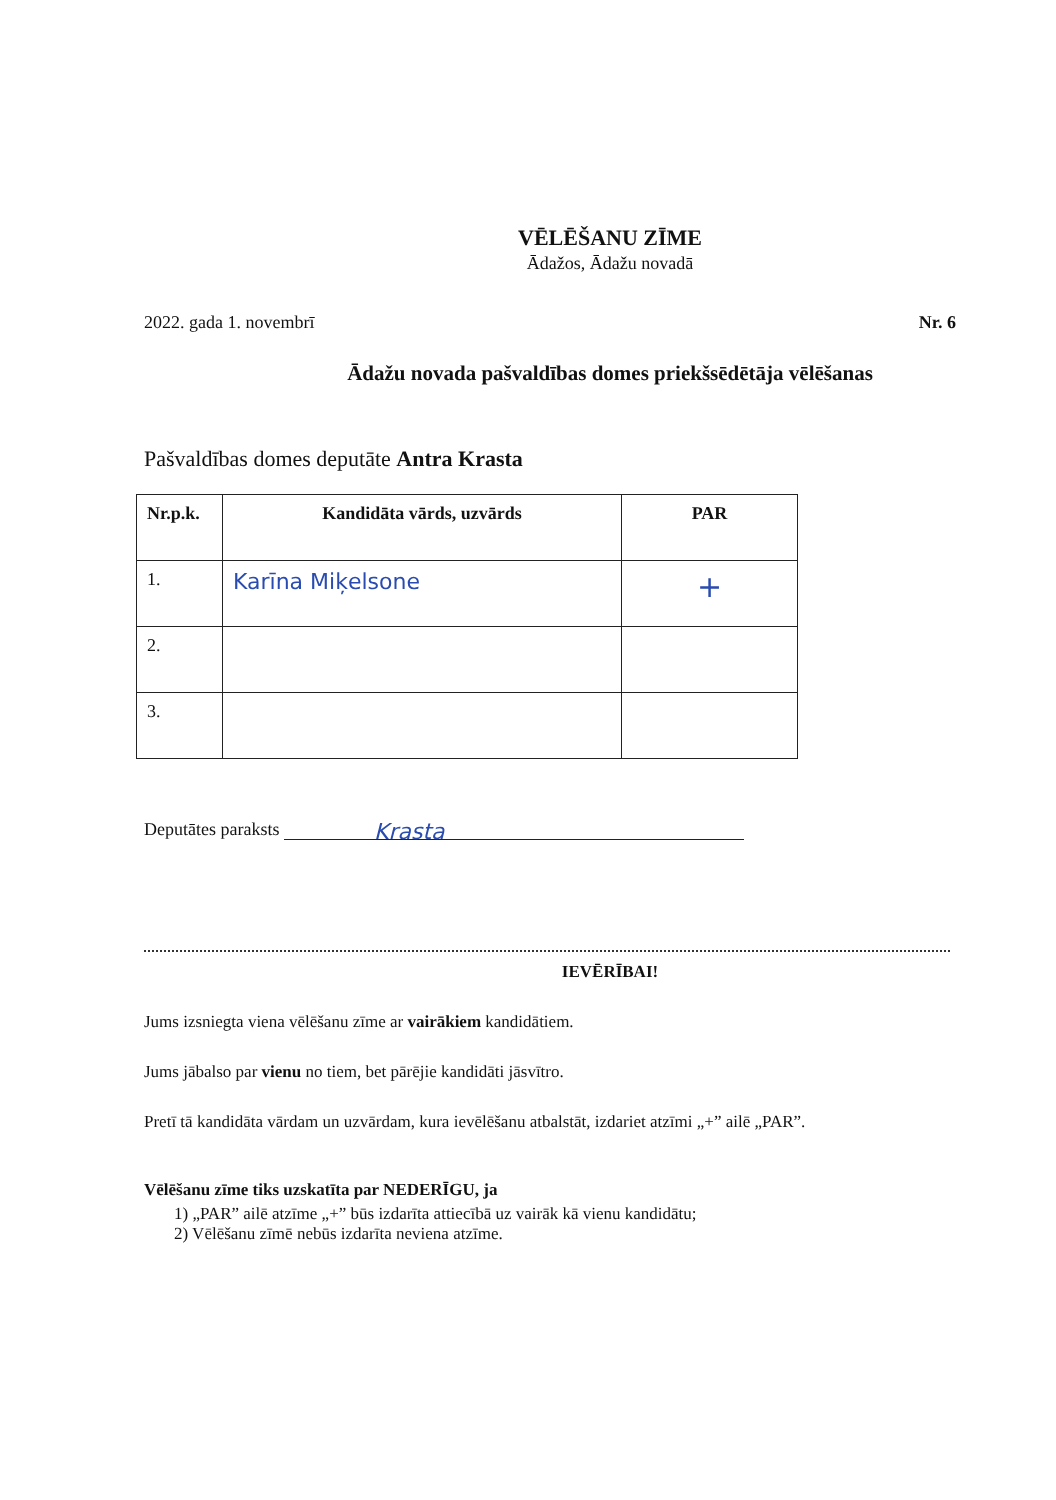VĒLĒŠANU ZĪME
Ādažos, Ādažu novadā
2022. gada 1. novembrī Nr. 6
Ādažu novada pašvaldības domes priekšsēdētāja vēlēšanas
Pašvaldības domes deputāte Antra Krasta
| Nr.p.k. | Kandidāta vārds, uzvārds | PAR |
| --- | --- | --- |
| 1. | Karīna Miķelsone | + |
| 2. | | |
| 3. | | |
Deputātes paraksts Krasta
IEVĒRĪBAI!
Jums izsniegta viena vēlēšanu zīme ar vairākiem kandidātiem.
Jums jābalso par vienu no tiem, bet pārējie kandidāti jāsvītro.
Pretī tā kandidāta vārdam un uzvārdam, kura ievēlēšanu atbalstāt, izdariet atzīmi „+” ailē „PAR”.
Vēlēšanu zīme tiks uzskatīta par NEDERĪGU, ja
1) „PAR” ailē atzīme „+” būs izdarīta attiecībā uz vairāk kā vienu kandidātu;
2) Vēlēšanu zīmē nebūs izdarīta neviena atzīme.